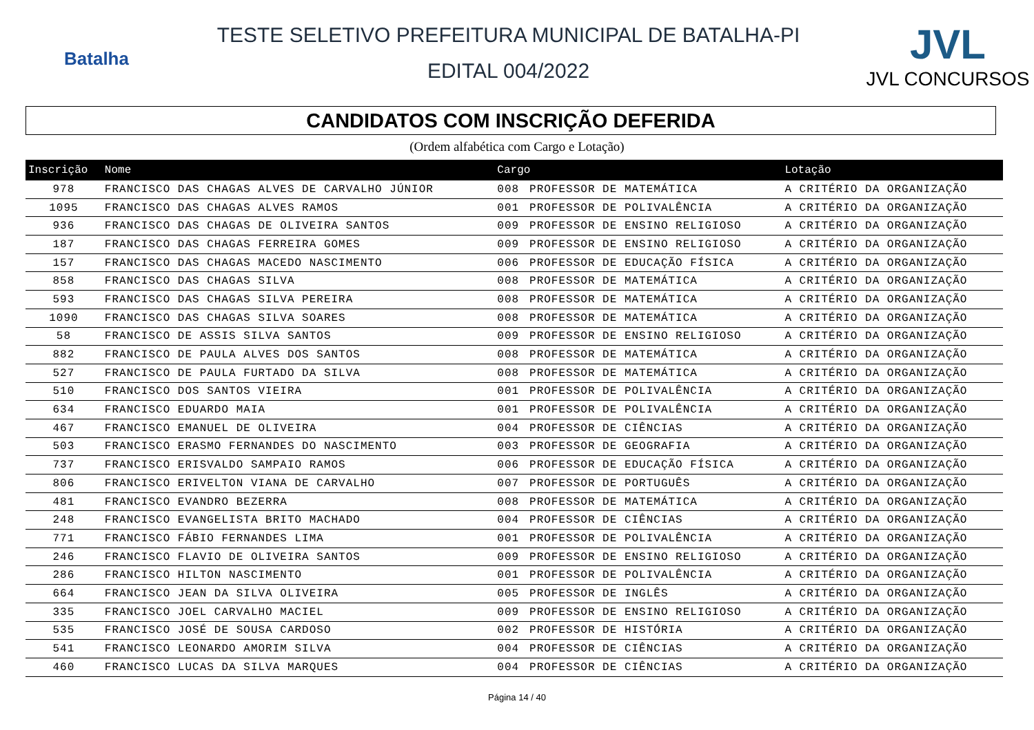Batalha
TESTE SELETIVO PREFEITURA MUNICIPAL DE BATALHA-PI
EDITAL 004/2022
JVL
JVL CONCURSOS
CANDIDATOS COM INSCRIÇÃO DEFERIDA
(Ordem alfabética com Cargo e Lotação)
| Inscrição | Nome | Cargo | | Lotação |
| --- | --- | --- | --- | --- |
| 978 | FRANCISCO DAS CHAGAS ALVES DE CARVALHO JÚNIOR | 008 | PROFESSOR DE MATEMÁTICA | A CRITÉRIO DA ORGANIZAÇÃO |
| 1095 | FRANCISCO DAS CHAGAS ALVES RAMOS | 001 | PROFESSOR DE POLIVALÊNCIA | A CRITÉRIO DA ORGANIZAÇÃO |
| 936 | FRANCISCO DAS CHAGAS DE OLIVEIRA SANTOS | 009 | PROFESSOR DE ENSINO RELIGIOSO | A CRITÉRIO DA ORGANIZAÇÃO |
| 187 | FRANCISCO DAS CHAGAS FERREIRA GOMES | 009 | PROFESSOR DE ENSINO RELIGIOSO | A CRITÉRIO DA ORGANIZAÇÃO |
| 157 | FRANCISCO DAS CHAGAS MACEDO NASCIMENTO | 006 | PROFESSOR DE EDUCAÇÃO FÍSICA | A CRITÉRIO DA ORGANIZAÇÃO |
| 858 | FRANCISCO DAS CHAGAS SILVA | 008 | PROFESSOR DE MATEMÁTICA | A CRITÉRIO DA ORGANIZAÇÃO |
| 593 | FRANCISCO DAS CHAGAS SILVA PEREIRA | 008 | PROFESSOR DE MATEMÁTICA | A CRITÉRIO DA ORGANIZAÇÃO |
| 1090 | FRANCISCO DAS CHAGAS SILVA SOARES | 008 | PROFESSOR DE MATEMÁTICA | A CRITÉRIO DA ORGANIZAÇÃO |
| 58 | FRANCISCO DE ASSIS SILVA SANTOS | 009 | PROFESSOR DE ENSINO RELIGIOSO | A CRITÉRIO DA ORGANIZAÇÃO |
| 882 | FRANCISCO DE PAULA ALVES DOS SANTOS | 008 | PROFESSOR DE MATEMÁTICA | A CRITÉRIO DA ORGANIZAÇÃO |
| 527 | FRANCISCO DE PAULA FURTADO DA SILVA | 008 | PROFESSOR DE MATEMÁTICA | A CRITÉRIO DA ORGANIZAÇÃO |
| 510 | FRANCISCO DOS SANTOS VIEIRA | 001 | PROFESSOR DE POLIVALÊNCIA | A CRITÉRIO DA ORGANIZAÇÃO |
| 634 | FRANCISCO EDUARDO MAIA | 001 | PROFESSOR DE POLIVALÊNCIA | A CRITÉRIO DA ORGANIZAÇÃO |
| 467 | FRANCISCO EMANUEL DE OLIVEIRA | 004 | PROFESSOR DE CIÊNCIAS | A CRITÉRIO DA ORGANIZAÇÃO |
| 503 | FRANCISCO ERASMO FERNANDES DO NASCIMENTO | 003 | PROFESSOR DE GEOGRAFIA | A CRITÉRIO DA ORGANIZAÇÃO |
| 737 | FRANCISCO ERISVALDO SAMPAIO RAMOS | 006 | PROFESSOR DE EDUCAÇÃO FÍSICA | A CRITÉRIO DA ORGANIZAÇÃO |
| 806 | FRANCISCO ERIVELTON VIANA DE CARVALHO | 007 | PROFESSOR DE PORTUGUÊS | A CRITÉRIO DA ORGANIZAÇÃO |
| 481 | FRANCISCO EVANDRO BEZERRA | 008 | PROFESSOR DE MATEMÁTICA | A CRITÉRIO DA ORGANIZAÇÃO |
| 248 | FRANCISCO EVANGELISTA BRITO MACHADO | 004 | PROFESSOR DE CIÊNCIAS | A CRITÉRIO DA ORGANIZAÇÃO |
| 771 | FRANCISCO FÁBIO FERNANDES LIMA | 001 | PROFESSOR DE POLIVALÊNCIA | A CRITÉRIO DA ORGANIZAÇÃO |
| 246 | FRANCISCO FLAVIO DE OLIVEIRA SANTOS | 009 | PROFESSOR DE ENSINO RELIGIOSO | A CRITÉRIO DA ORGANIZAÇÃO |
| 286 | FRANCISCO HILTON NASCIMENTO | 001 | PROFESSOR DE POLIVALÊNCIA | A CRITÉRIO DA ORGANIZAÇÃO |
| 664 | FRANCISCO JEAN DA SILVA OLIVEIRA | 005 | PROFESSOR DE INGLÊS | A CRITÉRIO DA ORGANIZAÇÃO |
| 335 | FRANCISCO JOEL CARVALHO MACIEL | 009 | PROFESSOR DE ENSINO RELIGIOSO | A CRITÉRIO DA ORGANIZAÇÃO |
| 535 | FRANCISCO JOSÉ DE SOUSA CARDOSO | 002 | PROFESSOR DE HISTÓRIA | A CRITÉRIO DA ORGANIZAÇÃO |
| 541 | FRANCISCO LEONARDO AMORIM SILVA | 004 | PROFESSOR DE CIÊNCIAS | A CRITÉRIO DA ORGANIZAÇÃO |
| 460 | FRANCISCO LUCAS DA SILVA MARQUES | 004 | PROFESSOR DE CIÊNCIAS | A CRITÉRIO DA ORGANIZAÇÃO |
Página 14 / 40